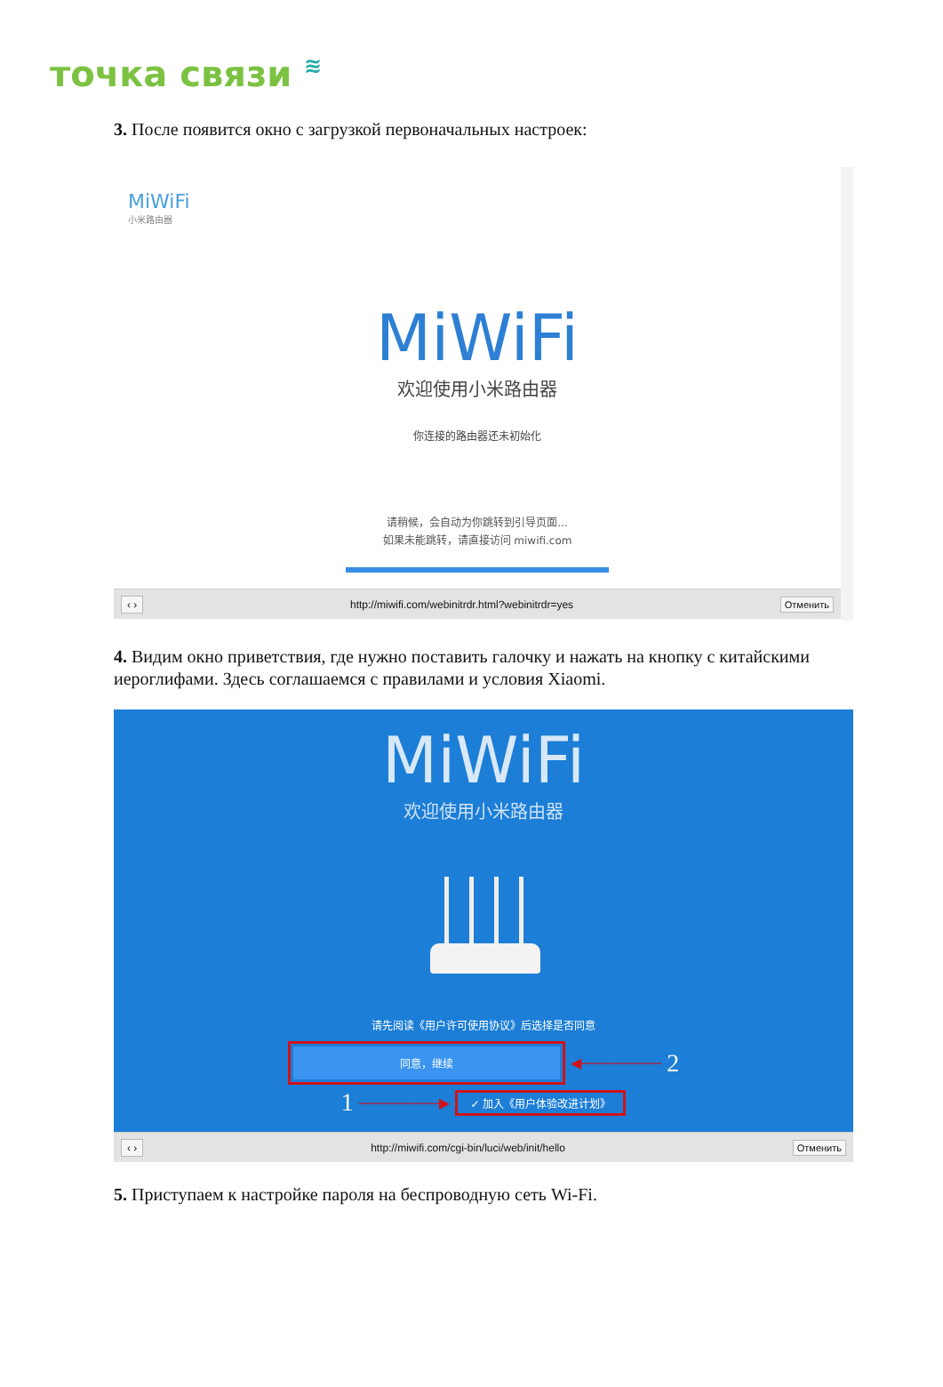точка связи ≋
3. После появится окно с загрузкой первоначальных настроек:
MiWiFi
小米路由器
MiWiFi
欢迎使用小米路由器
你连接的路由器还未初始化
请稍候，会自动为你跳转到引导页面...
如果未能跳转，请直接访问 miwifi.com
‹ › http://miwifi.com/webinitrdr.html?webinitrdr=yes Отменить
4. Видим окно приветствия, где нужно поставить галочку и нажать на кнопку с китайскими иероглифами. Здесь соглашаемся с правилами и условия Xiaomi.
MiWiFi
欢迎使用小米路由器
请先阅读《用户许可使用协议》后选择是否同意
同意，继续
◀──────── 2
1 ────────▶
✓ 加入《用户体验改进计划》
‹ › http://miwifi.com/cgi-bin/luci/web/init/hello Отменить
5. Приступаем к настройке пароля на беспроводную сеть Wi-Fi.